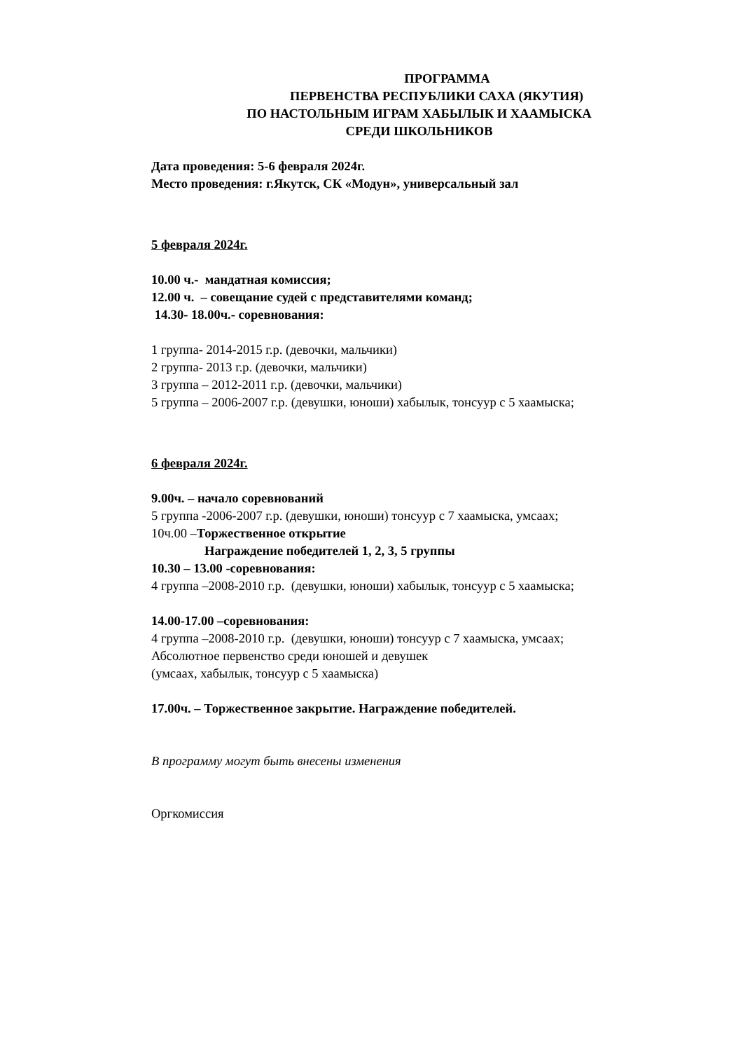ПРОГРАММА
ПЕРВЕНСТВА РЕСПУБЛИКИ САХА (ЯКУТИЯ)
ПО НАСТОЛЬНЫМ ИГРАМ ХАБЫЛЫК И ХААМЫСКА
СРЕДИ ШКОЛЬНИКОВ
Дата проведения: 5-6 февраля 2024г.
Место проведения: г.Якутск, СК «Модун», универсальный зал
5 февраля 2024г.
10.00 ч.- мандатная комиссия;
12.00 ч. – совещание судей с представителями команд;
14.30- 18.00ч.- соревнования:
1 группа- 2014-2015 г.р. (девочки, мальчики)
2 группа- 2013 г.р. (девочки, мальчики)
3 группа – 2012-2011 г.р. (девочки, мальчики)
5 группа – 2006-2007 г.р. (девушки, юноши) хабылык, тонсуур с 5 хаамыска;
6 февраля 2024г.
9.00ч. – начало соревнований
5 группа -2006-2007 г.р. (девушки, юноши) тонсуур с 7 хаамыска, умсаах;
10ч.00 –Торжественное открытие
Награждение победителей 1, 2, 3, 5 группы
10.30 – 13.00 -соревнования:
4 группа –2008-2010 г.р. (девушки, юноши) хабылык, тонсуур с 5 хаамыска;
14.00-17.00 –соревнования:
4 группа –2008-2010 г.р. (девушки, юноши) тонсуур с 7 хаамыска, умсаах;
Абсолютное первенство среди юношей и девушек
(умсаах, хабылык, тонсуур с 5 хаамыска)
17.00ч. – Торжественное закрытие. Награждение победителей.
В программу могут быть внесены изменения
Оргкомиссия